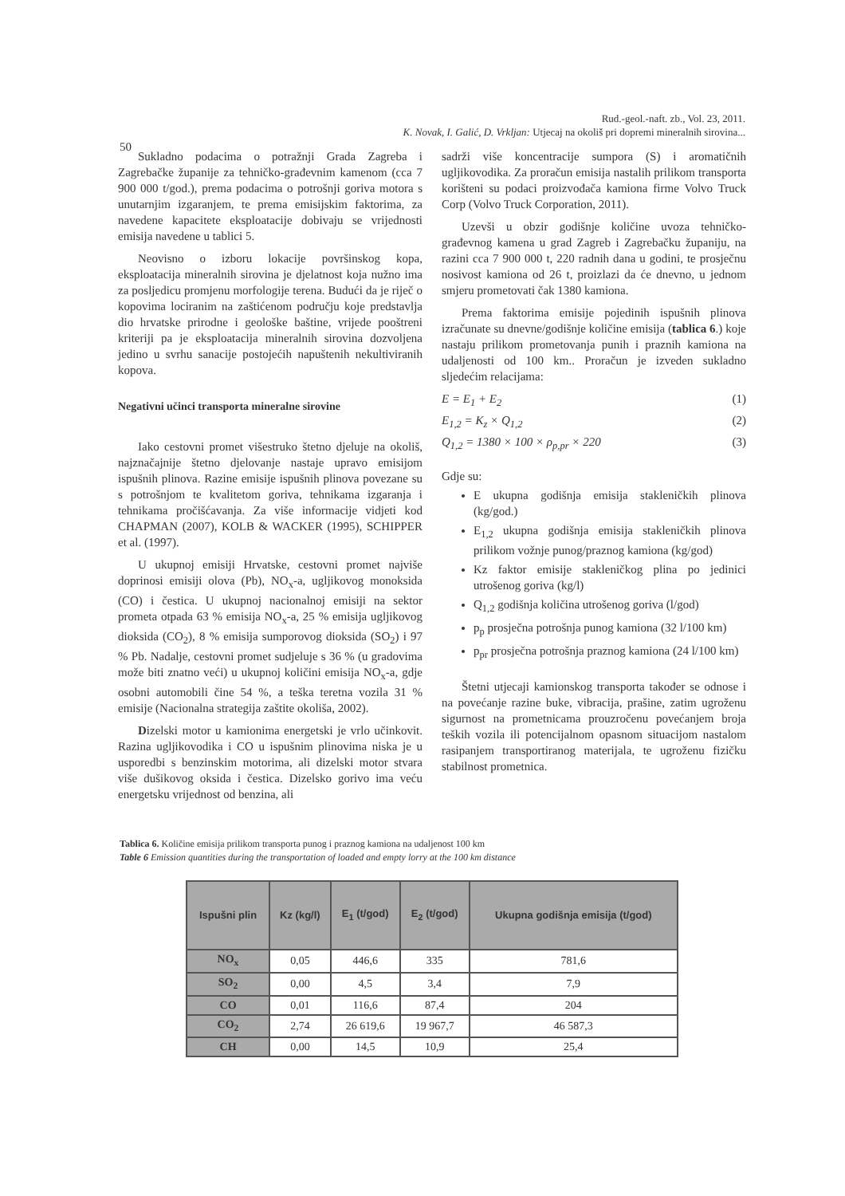Rud.-geol.-naft. zb., Vol. 23, 2011.
50
K. Novak, I. Galić, D. Vrkljan: Utjecaj na okoliš pri dopremi mineralnih sirovina...
Sukladno podacima o potražnji Grada Zagreba i Zagrebačke županije za tehničko-građevnim kamenom (cca 7 900 000 t/god.), prema podacima o potrošnji goriva motora s unutarnjim izgaranjem, te prema emisijskim faktorima, za navedene kapacitete eksploatacije dobivaju se vrijednosti emisija navedene u tablici 5.
Neovisno o izboru lokacije površinskog kopa, eksploatacija mineralnih sirovina je djelatnost koja nužno ima za posljedicu promjenu morfologije terena. Budući da je riječ o kopovima lociranim na zaštićenom području koje predstavlja dio hrvatske prirodne i geološke baštine, vrijede pooštreni kriteriji pa je eksploatacija mineralnih sirovina dozvoljena jedino u svrhu sanacije postojećih napuštenih nekultiviranih kopova.
Negativni učinci transporta mineralne sirovine
Iako cestovni promet višestruko štetno djeluje na okoliš, najznačajnije štetno djelovanje nastaje upravo emisijom ispušnih plinova. Razine emisije ispušnih plinova povezane su s potrošnjom te kvalitetom goriva, tehnikama izgaranja i tehnikama pročišćavanja. Za više informacije vidjeti kod CHAPMAN (2007), KOLB & WACKER (1995), SCHIPPER et al. (1997).
U ukupnoj emisiji Hrvatske, cestovni promet najviše doprinosi emisiji olova (Pb), NO<sub>x</sub>-a, ugljikovog monoksida (CO) i čestica. U ukupnoj nacionalnoj emisiji na sektor prometa otpada 63 % emisija NO<sub>x</sub>-a, 25 % emisija ugljikovog dioksida (CO<sub>2</sub>), 8 % emisija sumporovog dioksida (SO<sub>2</sub>) i 97 % Pb. Nadalje, cestovni promet sudjeluje s 36 % (u gradovima može biti znatno veći) u ukupnoj količini emisija NO<sub>x</sub>-a, gdje osobni automobili čine 54 %, a teška teretna vozila 31 % emisije (Nacionalna strategija zaštite okoliša, 2002).
Dizelski motor u kamionima energetski je vrlo učinkovit. Razina ugljikovodika i CO u ispušnim plinovima niska je u usporedbi s benzinskim motorima, ali dizelski motor stvara više dušikovog oksida i čestica. Dizelsko gorivo ima veću energetsku vrijednost od benzina, ali
sadrži više koncentracije sumpora (S) i aromatičnih ugljikovodika. Za proračun emisija nastalih prilikom transporta korišteni su podaci proizvođača kamiona firme Volvo Truck Corp (Volvo Truck Corporation, 2011).
Uzevši u obzir godišnje količine uvoza tehničko-građevnog kamena u grad Zagreb i Zagrebačku županiju, na razini cca 7 900 000 t, 220 radnih dana u godini, te prosječnu nosivost kamiona od 26 t, proizlazi da će dnevno, u jednom smjeru prometovati čak 1380 kamiona.
Prema faktorima emisije pojedinih ispušnih plinova izračunate su dnevne/godišnje količine emisija (tablica 6.) koje nastaju prilikom prometovanja punih i praznih kamiona na udaljenosti od 100 km.. Proračun je izveden sukladno sljedećim relacijama:
E = E<sub>1</sub> + E<sub>2</sub> (1)
E<sub>1,2</sub> = K<sub>z</sub> × Q<sub>1,2</sub> (2)
Q<sub>1,2</sub> = 1380 × 100 × ρ<sub>p,pr</sub> × 220 (3)
Gdje su:
E ukupna godišnja emisija stakleničkih plinova (kg/god.)
E<sub>1,2</sub> ukupna godišnja emisija stakleničkih plinova prilikom vožnje punog/praznog kamiona (kg/god)
Kz faktor emisije stakleničkog plina po jedinici utrošenog goriva (kg/l)
Q<sub>1,2</sub> godišnja količina utrošenog goriva (l/god)
p<sub>p</sub> prosječna potrošnja punog kamiona (32 l/100 km)
p<sub>pr</sub> prosječna potrošnja praznog kamiona (24 l/100 km)
Štetni utjecaji kamionskog transporta također se odnose i na povećanje razine buke, vibracija, prašine, zatim ugroženu sigurnost na prometnicama prouzročenu povećanjem broja teških vozila ili potencijalnom opasnom situacijom nastalom rasipanjem transportiranog materijala, te ugroženu fizičku stabilnost prometnica.
Tablica 6. Količine emisija prilikom transporta punog i praznog kamiona na udaljenost 100 km
Table 6 Emission quantities during the transportation of loaded and empty lorry at the 100 km distance
| Ispušni plin | Kz (kg/l) | E<sub>1</sub> (t/god) | E<sub>2</sub> (t/god) | Ukupna godišnja emisija (t/god) |
| --- | --- | --- | --- | --- |
| NO<sub>x</sub> | 0,05 | 446,6 | 335 | 781,6 |
| SO<sub>2</sub> | 0,00 | 4,5 | 3,4 | 7,9 |
| CO | 0,01 | 116,6 | 87,4 | 204 |
| CO<sub>2</sub> | 2,74 | 26 619,6 | 19 967,7 | 46 587,3 |
| CH | 0,00 | 14,5 | 10,9 | 25,4 |